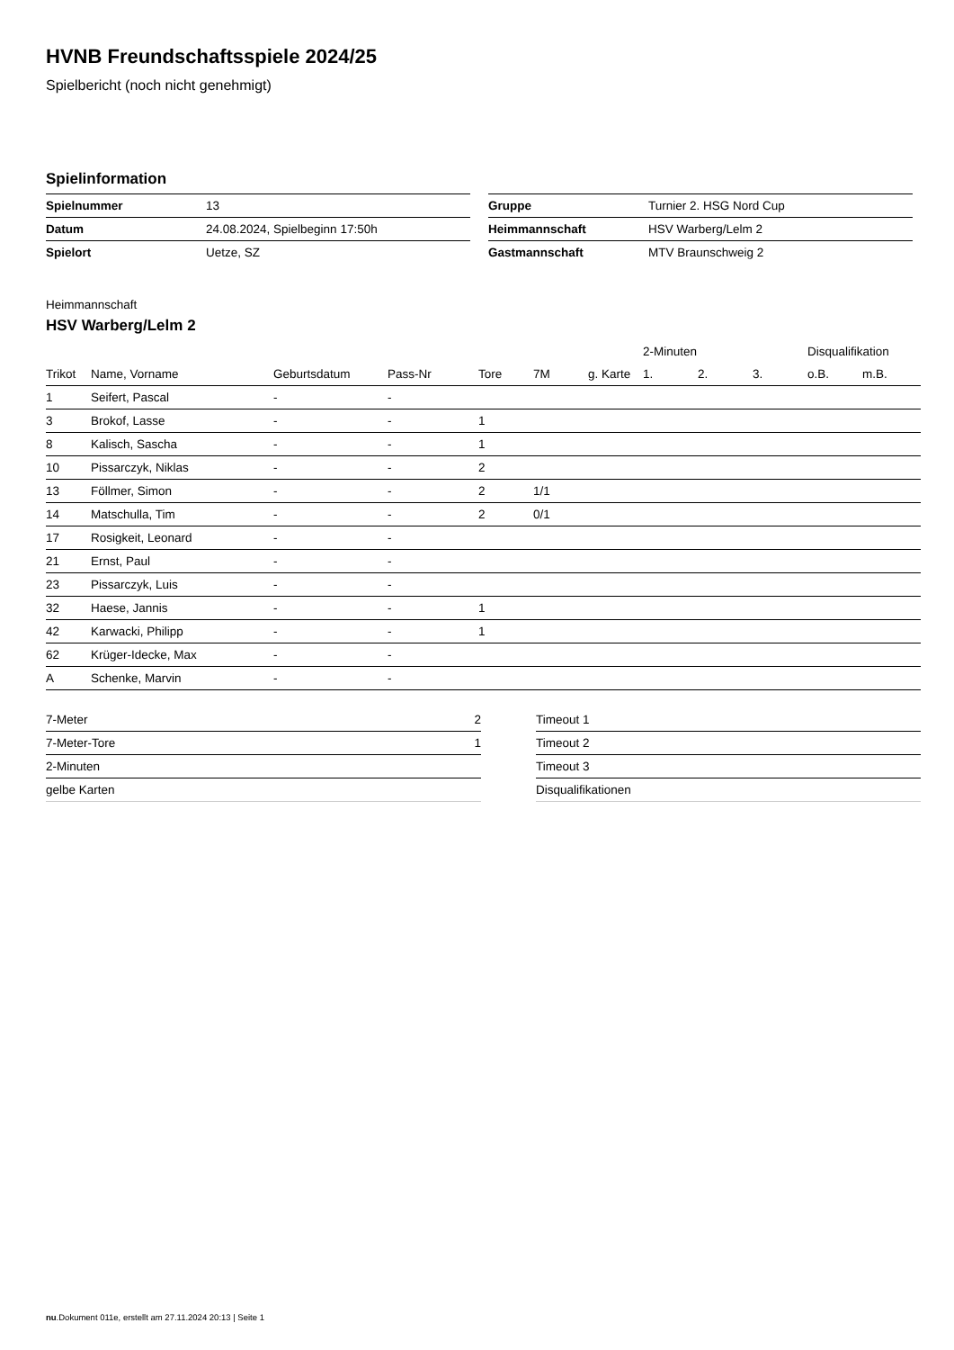HVNB Freundschaftsspiele 2024/25
Spielbericht (noch nicht genehmigt)
Spielinformation
| Spielnummer | 13 |
| Datum | 24.08.2024, Spielbeginn 17:50h |
| Spielort | Uetze, SZ |
| Gruppe | Turnier 2. HSG Nord Cup |
| Heimmannschaft | HSV Warberg/Lelm 2 |
| Gastmannschaft | MTV Braunschweig 2 |
Heimmannschaft
HSV Warberg/Lelm 2
| | | | | | | | 2-Minuten | | | Disqualifikation | |
| --- | --- | --- | --- | --- | --- | --- | --- | --- | --- | --- | --- |
| Trikot | Name, Vorname | Geburtsdatum | Pass-Nr | Tore | 7M | g. Karte | 1. | 2. | 3. | o.B. | m.B. |
| 1 | Seifert, Pascal | - | - | | | | | | | | |
| 3 | Brokof, Lasse | - | - | 1 | | | | | | | |
| 8 | Kalisch, Sascha | - | - | 1 | | | | | | | |
| 10 | Pissarczyk, Niklas | - | - | 2 | | | | | | | |
| 13 | Föllmer, Simon | - | - | 2 | 1/1 | | | | | | |
| 14 | Matschulla, Tim | - | - | 2 | 0/1 | | | | | | |
| 17 | Rosigkeit, Leonard | - | - | | | | | | | | |
| 21 | Ernst, Paul | - | - | | | | | | | | |
| 23 | Pissarczyk, Luis | - | - | | | | | | | | |
| 32 | Haese, Jannis | - | - | 1 | | | | | | | |
| 42 | Karwacki, Philipp | - | - | 1 | | | | | | | |
| 62 | Krüger-Idecke, Max | - | - | | | | | | | | |
| A | Schenke, Marvin | - | - | | | | | | | | |
| 7-Meter | 2 |
| 7-Meter-Tore | 1 |
| 2-Minuten | |
| gelbe Karten | |
| Timeout 1 |
| Timeout 2 |
| Timeout 3 |
| Disqualifikationen |
nu.Dokument 011e, erstellt am 27.11.2024 20:13 | Seite 1